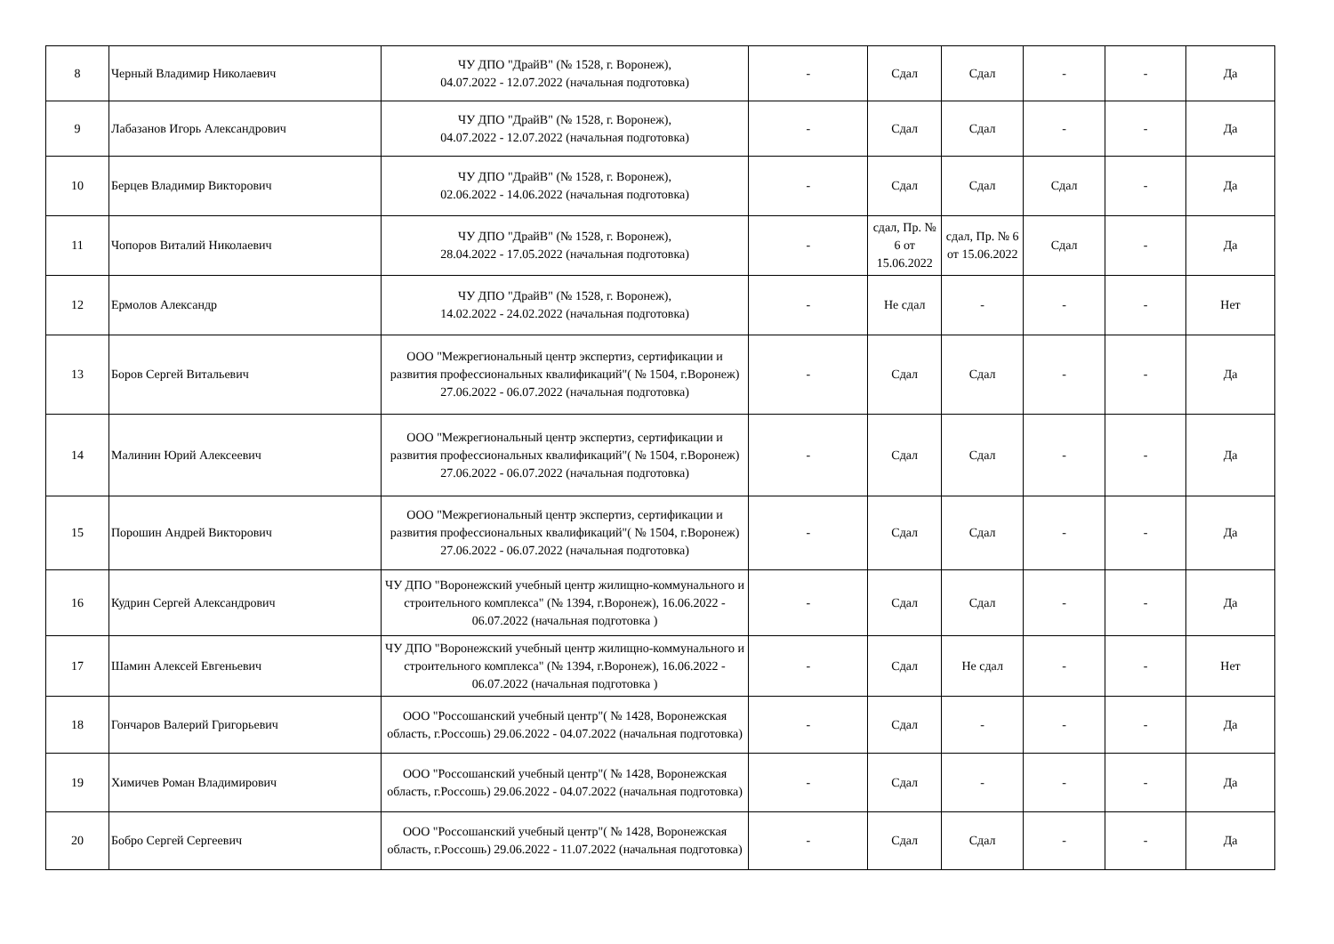| 8 | Черный Владимир Николаевич | ЧУ ДПО "ДрайВ" (№ 1528, г. Воронеж), 04.07.2022 - 12.07.2022 (начальная подготовка) | - | Сдал | Сдал | - | - | Да |
| 9 | Лабазанов Игорь Александрович | ЧУ ДПО "ДрайВ" (№ 1528, г. Воронеж), 04.07.2022 - 12.07.2022 (начальная подготовка) | - | Сдал | Сдал | - | - | Да |
| 10 | Берцев Владимир Викторович | ЧУ ДПО "ДрайВ" (№ 1528, г. Воронеж), 02.06.2022 - 14.06.2022 (начальная подготовка) | - | Сдал | Сдал | Сдал | - | Да |
| 11 | Чопоров Виталий Николаевич | ЧУ ДПО "ДрайВ" (№ 1528, г. Воронеж), 28.04.2022 - 17.05.2022 (начальная подготовка) | - | сдал, Пр. № 6 от 15.06.2022 | сдал, Пр. № 6 от 15.06.2022 | Сдал | - | Да |
| 12 | Ермолов Александр | ЧУ ДПО "ДрайВ" (№ 1528, г. Воронеж), 14.02.2022 - 24.02.2022 (начальная подготовка) | - | Не сдал | - | - | - | Нет |
| 13 | Боров Сергей Витальевич | ООО "Межрегиональный центр экспертиз, сертификации и развития профессиональных квалификаций"( № 1504, г.Воронеж) 27.06.2022 - 06.07.2022 (начальная подготовка) | - | Сдал | Сдал | - | - | Да |
| 14 | Малинин Юрий Алексеевич | ООО "Межрегиональный центр экспертиз, сертификации и развития профессиональных квалификаций"( № 1504, г.Воронеж) 27.06.2022 - 06.07.2022 (начальная подготовка) | - | Сдал | Сдал | - | - | Да |
| 15 | Порошин Андрей Викторович | ООО "Межрегиональный центр экспертиз, сертификации и развития профессиональных квалификаций"( № 1504, г.Воронеж) 27.06.2022 - 06.07.2022 (начальная подготовка) | - | Сдал | Сдал | - | - | Да |
| 16 | Кудрин Сергей Александрович | ЧУ ДПО "Воронежский учебный центр жилищно-коммунального и строительного комплекса" (№ 1394, г.Воронеж), 16.06.2022 - 06.07.2022 (начальная подготовка ) | - | Сдал | Сдал | - | - | Да |
| 17 | Шамин Алексей Евгеньевич | ЧУ ДПО "Воронежский учебный центр жилищно-коммунального и строительного комплекса" (№ 1394, г.Воронеж), 16.06.2022 - 06.07.2022 (начальная подготовка ) | - | Сдал | Не сдал | - | - | Нет |
| 18 | Гончаров Валерий Григорьевич | ООО "Россошанский учебный центр"( № 1428, Воронежская область, г.Россошь) 29.06.2022 - 04.07.2022 (начальная подготовка) | - | Сдал | - | - | - | Да |
| 19 | Химичев Роман Владимирович | ООО "Россошанский учебный центр"( № 1428, Воронежская область, г.Россошь) 29.06.2022 - 04.07.2022 (начальная подготовка) | - | Сдал | - | - | - | Да |
| 20 | Бобро Сергей Сергеевич | ООО "Россошанский учебный центр"( № 1428, Воронежская область, г.Россошь) 29.06.2022 - 11.07.2022 (начальная подготовка) | - | Сдал | Сдал | - | - | Да |